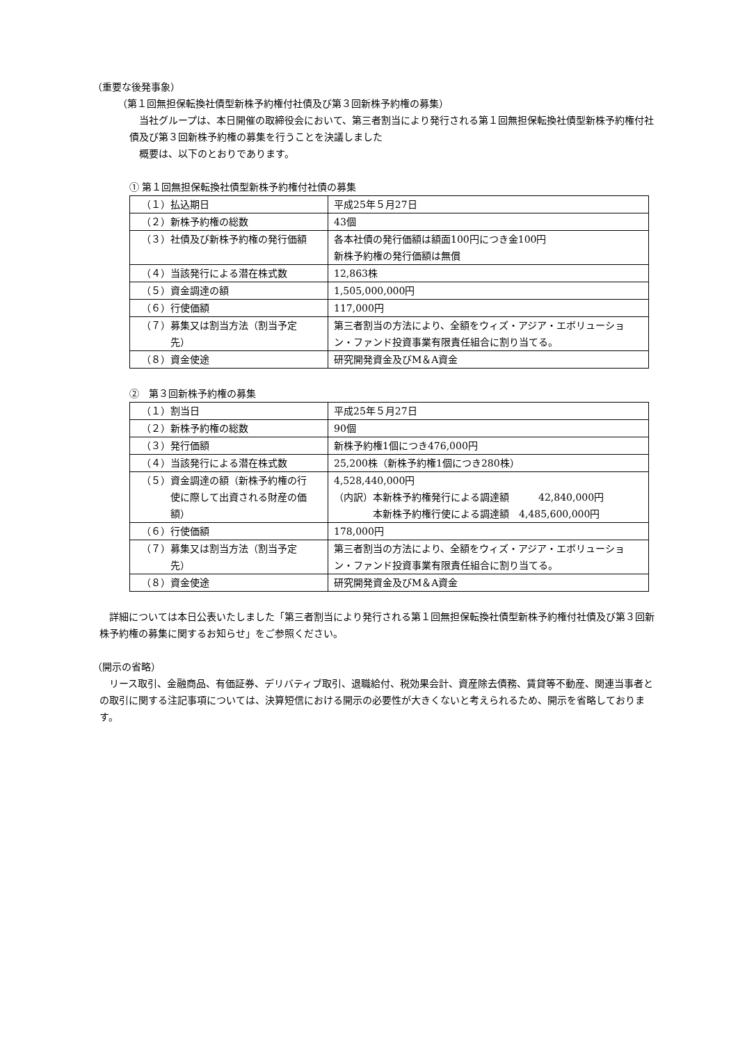（重要な後発事象）
（第１回無担保転換社債型新株予約権付社債及び第３回新株予約権の募集）
当社グループは、本日開催の取締役会において、第三者割当により発行される第１回無担保転換社債型新株予約権付社債及び第３回新株予約権の募集を行うことを決議しました
概要は、以下のとおりであります。
① 第１回無担保転換社債型新株予約権付社債の募集
| （１）払込期日 | 平成25年５月27日 |
| （２）新株予約権の総数 | 43個 |
| （３）社債及び新株予約権の発行価額 | 各本社債の発行価額は額面100円につき金100円 新株予約権の発行価額は無償 |
| （４）当該発行による潜在株式数 | 12,863株 |
| （５）資金調達の額 | 1,505,000,000円 |
| （６）行使価額 | 117,000円 |
| （７）募集又は割当方法（割当予定 先） | 第三者割当の方法により、全額をウィズ・アジア・エボリューション・ファンド投資事業有限責任組合に割り当てる。 |
| （８）資金使途 | 研究開発資金及びM＆A資金 |
②　第３回新株予約権の募集
| （１）割当日 | 平成25年５月27日 |
| （２）新株予約権の総数 | 90個 |
| （３）発行価額 | 新株予約権1個につき476,000円 |
| （４）当該発行による潜在株式数 | 25,200株（新株予約権1個につき280株） |
| （５）資金調達の額（新株予約権の行 使に際して出資される財産の価 額） | 4,528,440,000円 （内訳）本新株予約権発行による調達額 42,840,000円 本新株予約権行使による調達額 4,485,600,000円 |
| （６）行使価額 | 178,000円 |
| （７）募集又は割当方法（割当予定 先） | 第三者割当の方法により、全額をウィズ・アジア・エボリューション・ファンド投資事業有限責任組合に割り当てる。 |
| （８）資金使途 | 研究開発資金及びM＆A資金 |
詳細については本日公表いたしました「第三者割当により発行される第１回無担保転換社債型新株予約権付社債及び第３回新株予約権の募集に関するお知らせ」をご参照ください。
（開示の省略）
リース取引、金融商品、有価証券、デリバティブ取引、退職給付、税効果会計、資産除去債務、賃貸等不動産、関連当事者との取引に関する注記事項については、決算短信における開示の必要性が大きくないと考えられるため、開示を省略しております。